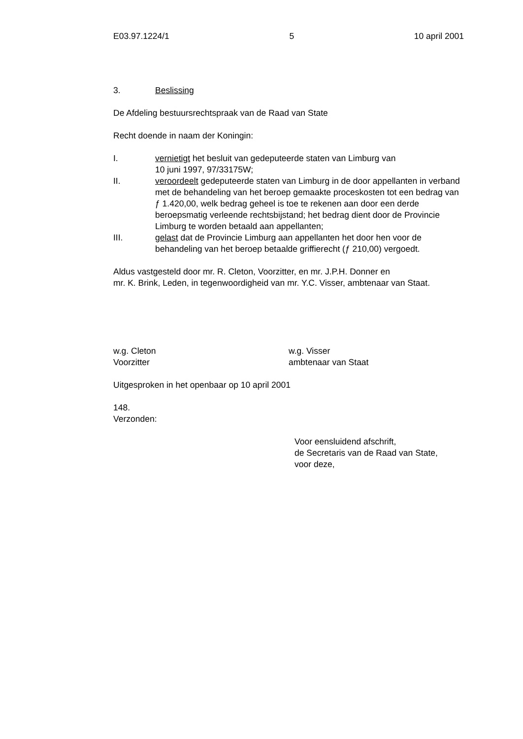E03.97.1224/1 5 10 april 2001
3. Beslissing
De Afdeling bestuursrechtspraak van de Raad van State
Recht doende in naam der Koningin:
I. vernietigt het besluit van gedeputeerde staten van Limburg van
10 juni 1997, 97/33175W;
II. veroordeelt gedeputeerde staten van Limburg in de door appellanten in verband met de behandeling van het beroep gemaakte proceskosten tot een bedrag van ƒ 1.420,00, welk bedrag geheel is toe te rekenen aan door een derde beroepsmatig verleende rechtsbijstand; het bedrag dient door de Provincie Limburg te worden betaald aan appellanten;
III. gelast dat de Provincie Limburg aan appellanten het door hen voor de behandeling van het beroep betaalde griffierecht (ƒ 210,00) vergoedt.
Aldus vastgesteld door mr. R. Cleton, Voorzitter, en mr. J.P.H. Donner en
mr. K. Brink, Leden, in tegenwoordigheid van mr. Y.C. Visser, ambtenaar van Staat.
w.g. Cleton
Voorzitter
w.g. Visser
ambtenaar van Staat
Uitgesproken in het openbaar op 10 april 2001
148.
Verzonden:
Voor eensluidend afschrift,
de Secretaris van de Raad van State,
voor deze,